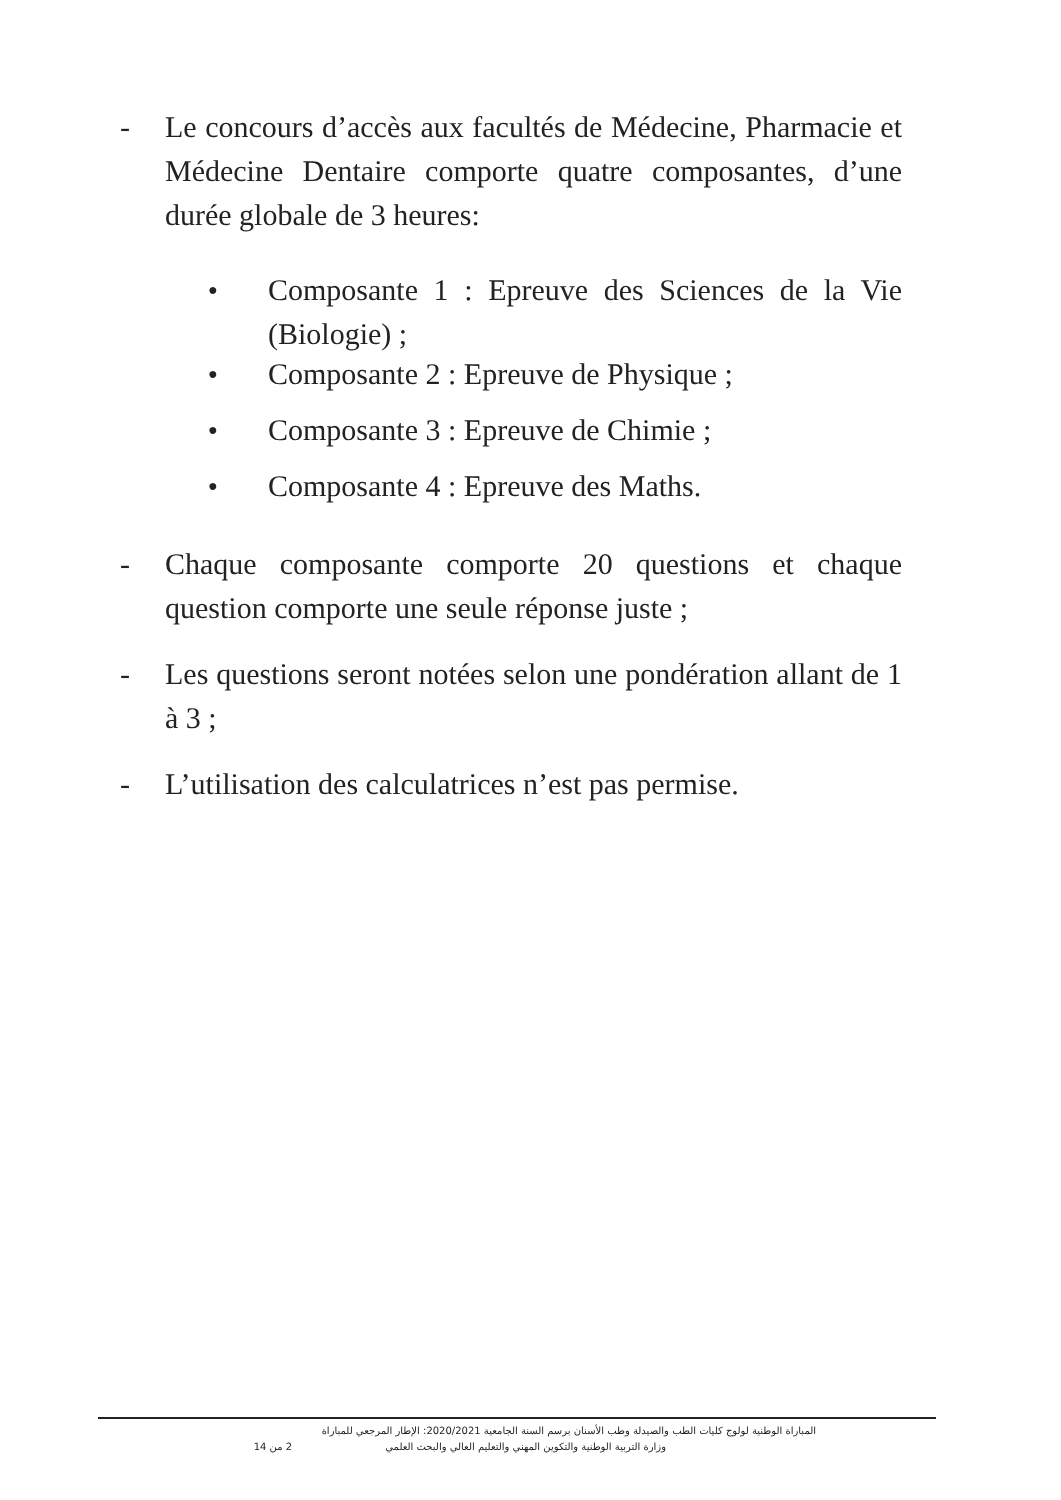- Le concours d’accès aux facultés de Médecine, Pharmacie et Médecine Dentaire comporte quatre composantes, d’une durée globale de 3 heures:
●
Composante 1 : Epreuve des Sciences de la Vie (Biologie) ;
●
Composante 2 : Epreuve de Physique ;
●
Composante 3 : Epreuve de Chimie ;
●
Composante 4 : Epreuve des Maths.
- Chaque composante comporte 20 questions et chaque question comporte une seule réponse juste ;
- Les questions seront notées selon une pondération allant de 1 à 3 ;
- L’utilisation des calculatrices n’est pas permise.
المباراة الوطنية لولوج كليات الطب والصيدلة وطب الأسنان برسم السنة الجامعية 2020/2021: الإطار المرجعي للمباراة
وزارة التربية الوطنية والتكوين المهني والتعليم العالي والبحث العلمي 2 من 14